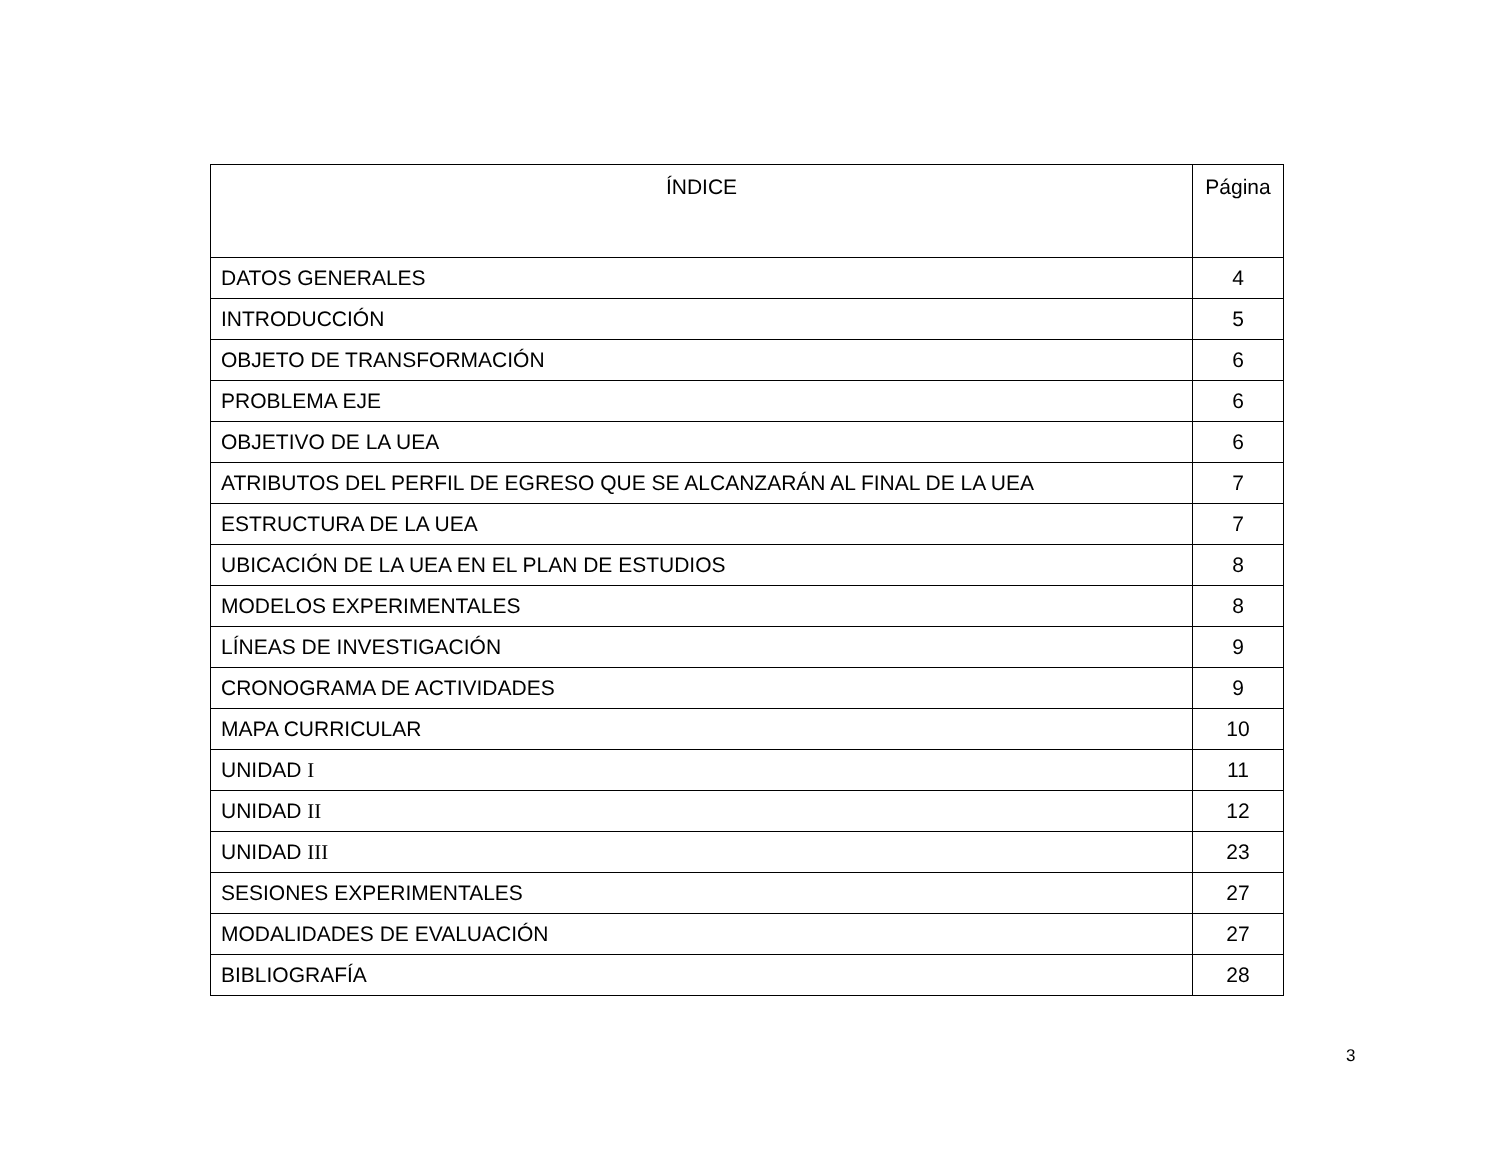| ÍNDICE | Página |
| --- | --- |
| DATOS GENERALES | 4 |
| INTRODUCCIÓN | 5 |
| OBJETO DE TRANSFORMACIÓN | 6 |
| PROBLEMA EJE | 6 |
| OBJETIVO DE LA UEA | 6 |
| ATRIBUTOS DEL PERFIL DE EGRESO QUE SE ALCANZARÁN AL FINAL DE LA UEA | 7 |
| ESTRUCTURA DE LA UEA | 7 |
| UBICACIÓN DE LA UEA EN EL PLAN DE ESTUDIOS | 8 |
| MODELOS EXPERIMENTALES | 8 |
| LÍNEAS DE INVESTIGACIÓN | 9 |
| CRONOGRAMA DE ACTIVIDADES | 9 |
| MAPA CURRICULAR | 10 |
| UNIDAD I | 11 |
| UNIDAD II | 12 |
| UNIDAD III | 23 |
| SESIONES EXPERIMENTALES | 27 |
| MODALIDADES DE EVALUACIÓN | 27 |
| BIBLIOGRAFÍA | 28 |
3